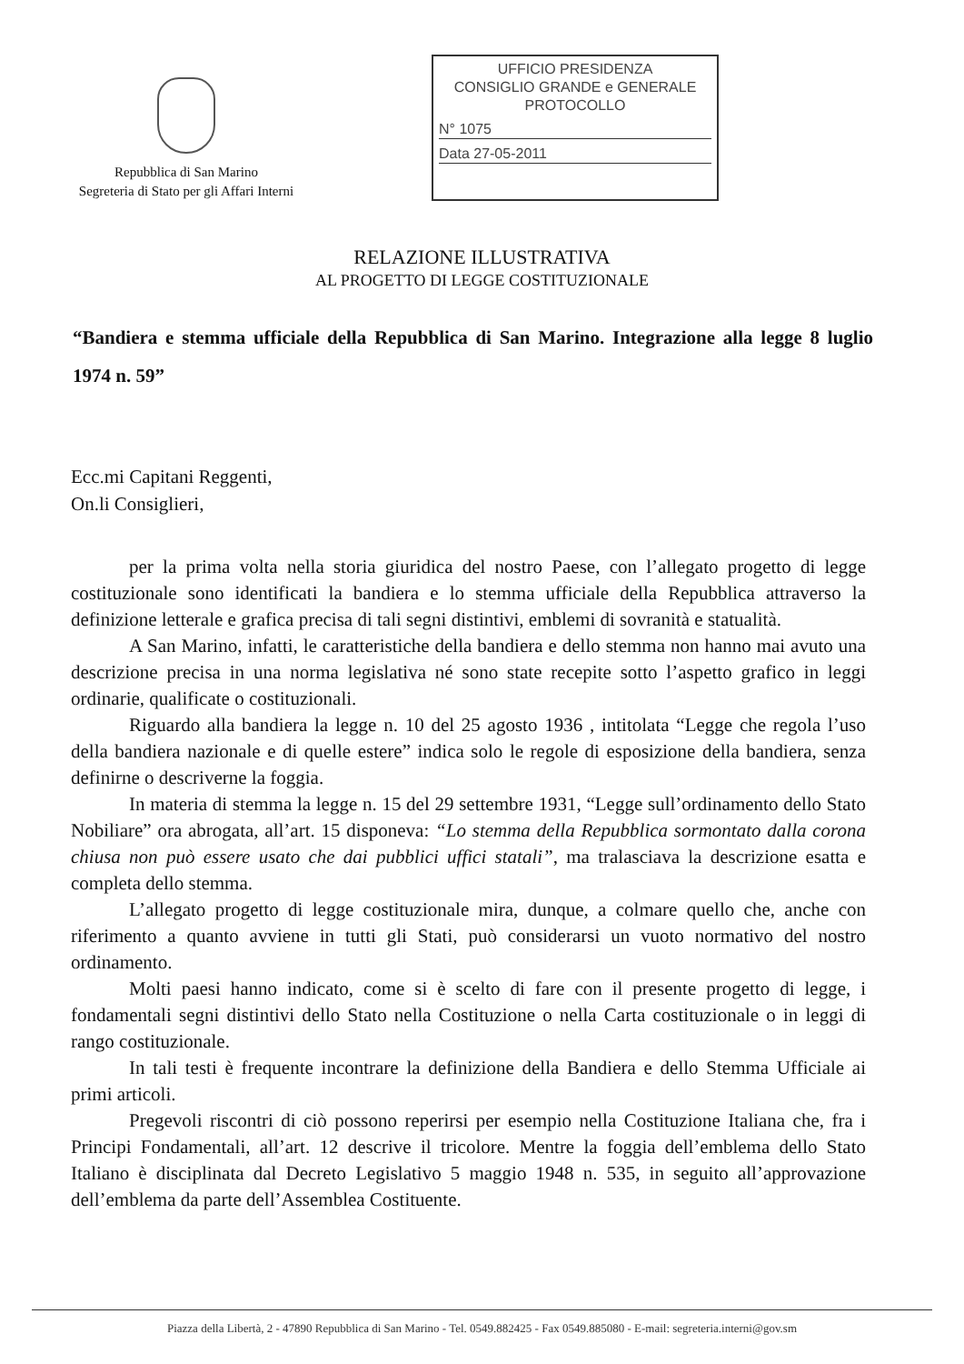Repubblica di San Marino
Segreteria di Stato per gli Affari Interni
UFFICIO PRESIDENZA
CONSIGLIO GRANDE e GENERALE
PROTOCOLLO
N° 1075
Data 27-05-2011
RELAZIONE ILLUSTRATIVA
AL PROGETTO DI LEGGE COSTITUZIONALE
“Bandiera e stemma ufficiale della Repubblica di San Marino. Integrazione alla legge 8 luglio 1974 n. 59”
Ecc.mi Capitani Reggenti,
On.li Consiglieri,
per la prima volta nella storia giuridica del nostro Paese, con l’allegato progetto di legge costituzionale sono identificati la bandiera e lo stemma ufficiale della Repubblica attraverso la definizione letterale e grafica precisa di tali segni distintivi, emblemi di sovranità e statualità.
A San Marino, infatti, le caratteristiche della bandiera e dello stemma non hanno mai avuto una descrizione precisa in una norma legislativa né sono state recepite sotto l’aspetto grafico in leggi ordinarie, qualificate o costituzionali.
Riguardo alla bandiera la legge n. 10 del 25 agosto 1936 , intitolata “Legge che regola l’uso della bandiera nazionale e di quelle estere” indica solo le regole di esposizione della bandiera, senza definirne o descriverne la foggia.
In materia di stemma la legge n. 15 del 29 settembre 1931, “Legge sull’ordinamento dello Stato Nobiliare” ora abrogata, all’art. 15 disponeva: “Lo stemma della Repubblica sormontato dalla corona chiusa non può essere usato che dai pubblici uffici statali”, ma tralasciava la descrizione esatta e completa dello stemma.
L’allegato progetto di legge costituzionale mira, dunque, a colmare quello che, anche con riferimento a quanto avviene in tutti gli Stati, può considerarsi un vuoto normativo del nostro ordinamento.
Molti paesi hanno indicato, come si è scelto di fare con il presente progetto di legge, i fondamentali segni distintivi dello Stato nella Costituzione o nella Carta costituzionale o in leggi di rango costituzionale.
In tali testi è frequente incontrare la definizione della Bandiera e dello Stemma Ufficiale ai primi articoli.
Pregevoli riscontri di ciò possono reperirsi per esempio nella Costituzione Italiana che, fra i Principi Fondamentali, all’art. 12 descrive il tricolore. Mentre la foggia dell’emblema dello Stato Italiano è disciplinata dal Decreto Legislativo 5 maggio 1948 n. 535, in seguito all’approvazione dell’emblema da parte dell’Assemblea Costituente.
Piazza della Libertà, 2 - 47890 Repubblica di San Marino - Tel. 0549.882425 - Fax 0549.885080 - E-mail: segreteria.interni@gov.sm